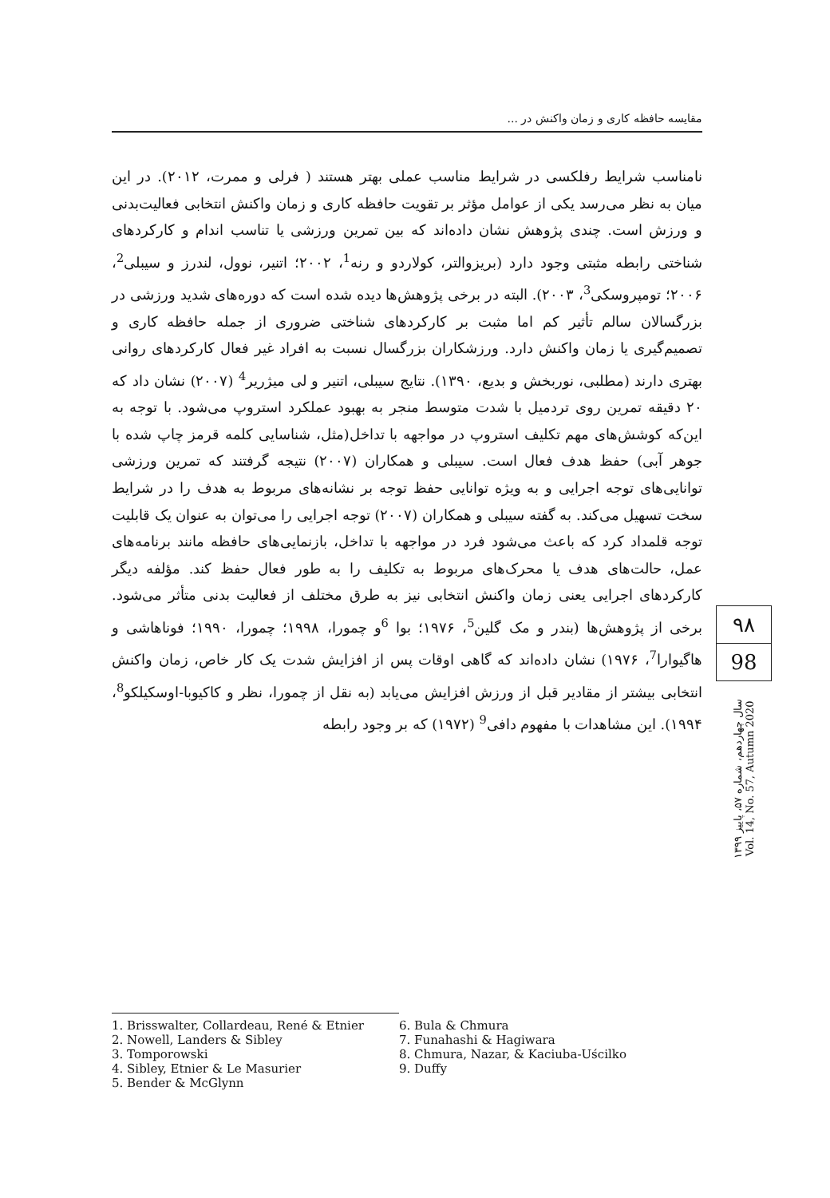مقایسه حافظه کاری و زمان واکنش در ...
نامناسب شرایط رفلکسی در شرایط مناسب عملی بهتر هستند ( فرلی و ممرت، ۲۰۱۲). در این میان به نظر می‌رسد یکی از عوامل مؤثر بر تقویت حافظه کاری و زمان واکنش انتخابی فعالیت‌بدنی و ورزش است. چندی پژوهش نشان داده‌اند که بین تمرین ورزشی یا تناسب اندام و کارکردهای شناختی رابطه مثبتی وجود دارد (بریزوالتر، کولاردو و رنه<sup>1</sup>، ۲۰۰۲؛ اتنیر، نوول، لندرز و سیبلی<sup>2</sup>، ۲۰۰۶؛ تومپروسکی<sup>3</sup>، ۲۰۰۳). البته در برخی پژوهش‌ها دیده شده است که دوره‌های شدید ورزشی در بزرگسالان سالم تأثیر کم اما مثبت بر کارکردهای شناختی ضروری از جمله حافظه کاری و تصمیم‌گیری یا زمان واکنش دارد. ورزشکاران بزرگسال نسبت به افراد غیر فعال کارکردهای روانی بهتری دارند (مطلبی، نوربخش و بدیع، ۱۳۹۰). نتایج سیبلی، اتنیر و لی میژریر<sup>4</sup> (۲۰۰۷) نشان داد که ۲۰ دقیقه تمرین روی تردمیل با شدت متوسط منجر به بهبود عملکرد استروپ می‌شود. با توجه به این‌که کوشش‌های مهم تکلیف استروپ در مواجهه با تداخل(مثل، شناسایی کلمه قرمز چاپ شده با جوهر آبی) حفظ هدف فعال است. سیبلی و همکاران (۲۰۰۷) نتیجه گرفتند که تمرین ورزشی توانایی‌های توجه اجرایی و به ویژه توانایی حفظ توجه بر نشانه‌های مربوط به هدف را در شرایط سخت تسهیل می‌کند. به گفته سیبلی و همکاران (۲۰۰۷) توجه اجرایی را می‌توان به عنوان یک قابلیت توجه قلمداد کرد که باعث می‌شود فرد در مواجهه با تداخل، بازنمایی‌های حافظه مانند برنامه‌های عمل، حالت‌های هدف یا محرک‌های مربوط به تکلیف را به طور فعال حفظ کند. مؤلفه دیگر کارکردهای اجرایی یعنی زمان واکنش انتخابی نیز به طرق مختلف از فعالیت بدنی متأثر می‌شود. برخی از پژوهش‌ها (بندر و مک گلین<sup>5</sup>، ۱۹۷۶؛ بوا <sup>6</sup>و چمورا، ۱۹۹۸؛ چمورا، ۱۹۹۰؛ فوناهاشی و هاگیوارا<sup>7</sup>، ۱۹۷۶) نشان داده‌اند که گاهی اوقات پس از افزایش شدت یک کار خاص، زمان واکنش انتخابی بیشتر از مقادیر قبل از ورزش افزایش می‌یابد (به نقل از چمورا، نظر و کاکیوبا-اوسکیلکو<sup>8</sup>، ۱۹۹۴). این مشاهدات با مفهوم دافی<sup>9</sup> (۱۹۷۲) که بر وجود رابطه
۹۸
98
سال چهاردهم، شماره ۵۷، پاییز ۱۳۹۹
Vol. 14, No. 57, Autumn 2020
1. Brisswalter, Collardeau, René & Etnier
2. Nowell, Landers & Sibley
3. Tomporowski
4. Sibley, Etnier & Le Masurier
5. Bender & McGlynn
6. Bula & Chmura
7. Funahashi & Hagiwara
8. Chmura, Nazar, & Kaciuba-Uścilko
9. Duffy